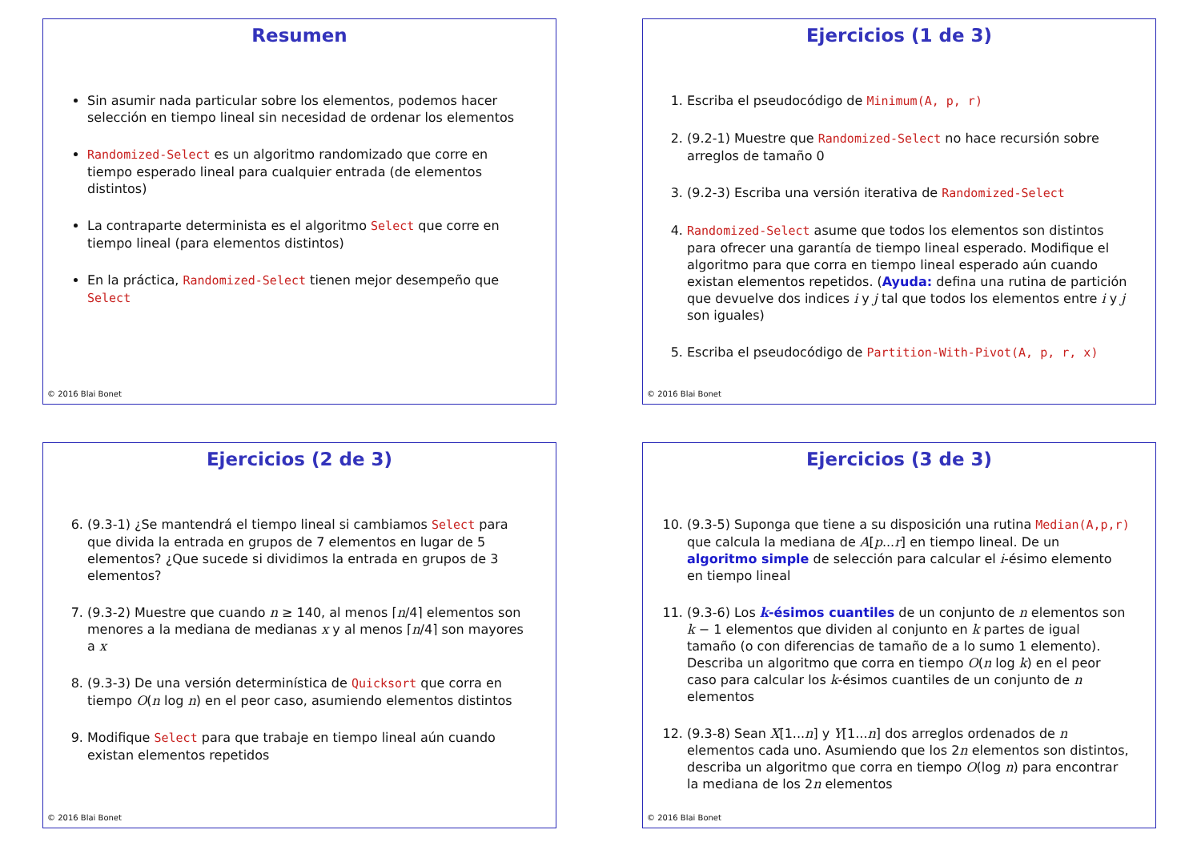Resumen
Sin asumir nada particular sobre los elementos, podemos hacer selección en tiempo lineal sin necesidad de ordenar los elementos
Randomized-Select es un algoritmo randomizado que corre en tiempo esperado lineal para cualquier entrada (de elementos distintos)
La contraparte determinista es el algoritmo Select que corre en tiempo lineal (para elementos distintos)
En la práctica, Randomized-Select tienen mejor desempeño que Select
© 2016 Blai Bonet
Ejercicios (1 de 3)
1. Escriba el pseudocódigo de Minimum(A, p, r)
2. (9.2-1) Muestre que Randomized-Select no hace recursión sobre arreglos de tamaño 0
3. (9.2-3) Escriba una versión iterativa de Randomized-Select
4. Randomized-Select asume que todos los elementos son distintos para ofrecer una garantía de tiempo lineal esperado. Modifique el algoritmo para que corra en tiempo lineal esperado aún cuando existan elementos repetidos. (Ayuda: defina una rutina de partición que devuelve dos indices i y j tal que todos los elementos entre i y j son iguales)
5. Escriba el pseudocódigo de Partition-With-Pivot(A, p, r, x)
© 2016 Blai Bonet
Ejercicios (2 de 3)
6. (9.3-1) ¿Se mantendrá el tiempo lineal si cambiamos Select para que divida la entrada en grupos de 7 elementos en lugar de 5 elementos? ¿Que sucede si dividimos la entrada en grupos de 3 elementos?
7. (9.3-2) Muestre que cuando n ≥ 140, al menos ⌈n/4⌉ elementos son menores a la mediana de medianas x y al menos ⌈n/4⌉ son mayores a x
8. (9.3-3) De una versión determinística de Quicksort que corra en tiempo O(n log n) en el peor caso, asumiendo elementos distintos
9. Modifique Select para que trabaje en tiempo lineal aún cuando existan elementos repetidos
© 2016 Blai Bonet
Ejercicios (3 de 3)
10. (9.3-5) Suponga que tiene a su disposición una rutina Median(A,p,r) que calcula la mediana de A[p...r] en tiempo lineal. De un algoritmo simple de selección para calcular el i-ésimo elemento en tiempo lineal
11. (9.3-6) Los k-ésimos cuantiles de un conjunto de n elementos son k − 1 elementos que dividen al conjunto en k partes de igual tamaño (o con diferencias de tamaño de a lo sumo 1 elemento). Describa un algoritmo que corra en tiempo O(n log k) en el peor caso para calcular los k-ésimos cuantiles de un conjunto de n elementos
12. (9.3-8) Sean X[1...n] y Y[1...n] dos arreglos ordenados de n elementos cada uno. Asumiendo que los 2n elementos son distintos, describa un algoritmo que corra en tiempo O(log n) para encontrar la mediana de los 2n elementos
© 2016 Blai Bonet